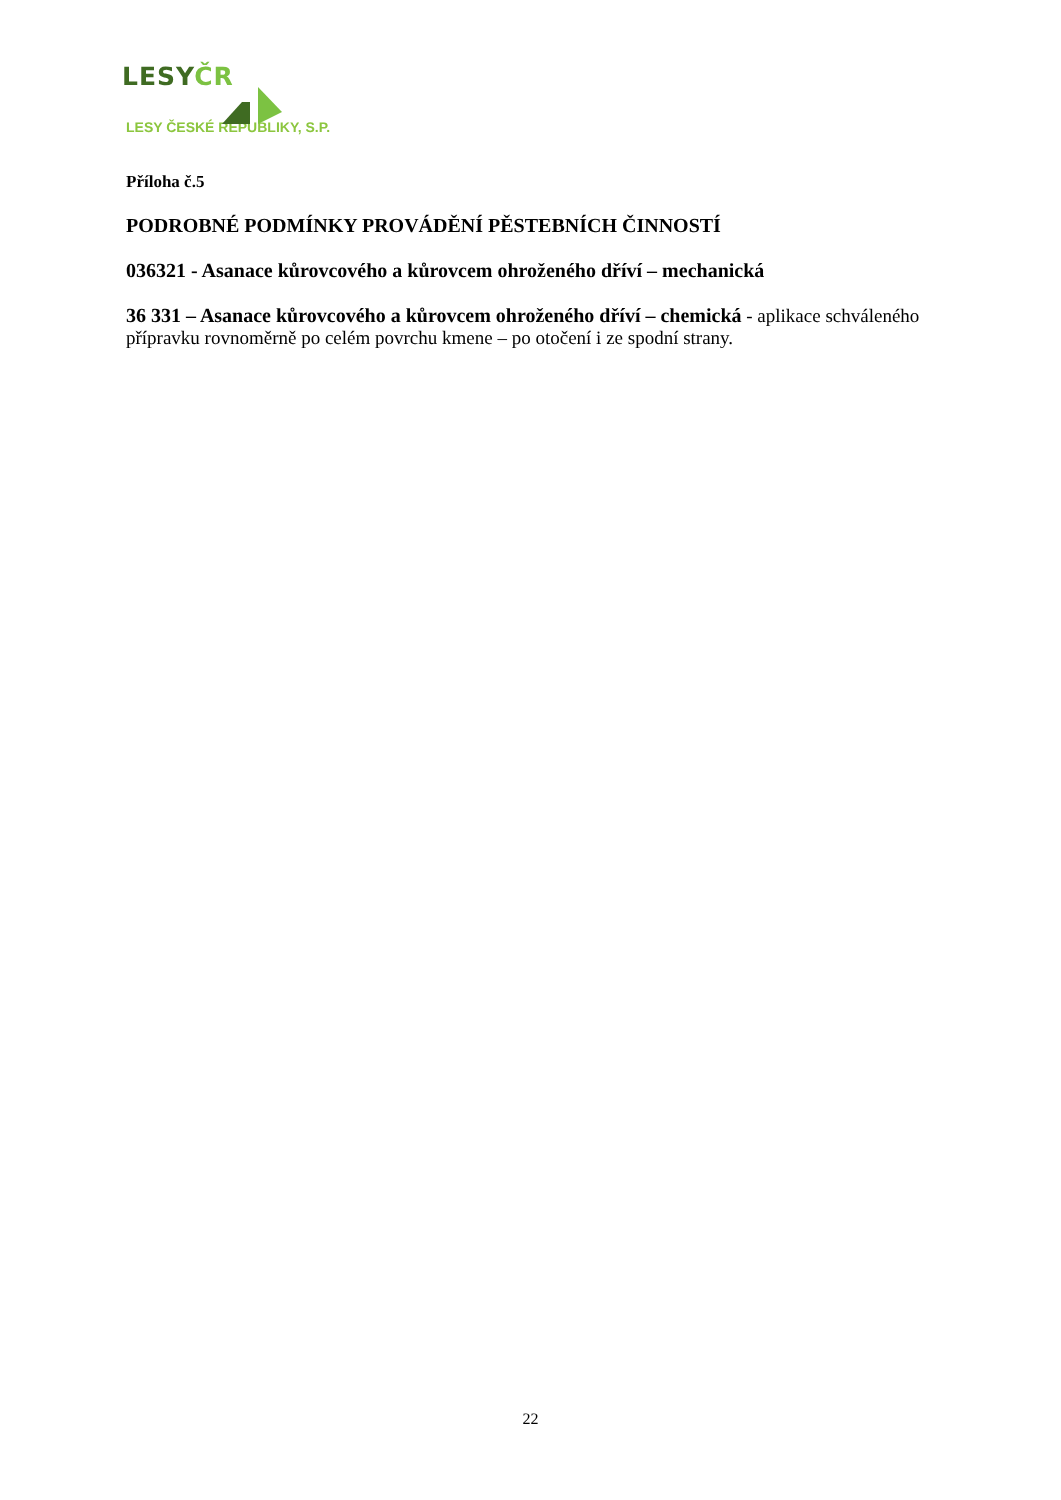LESYČR
LESY ČESKÉ REPUBLIKY, S.P.
Příloha č.5
PODROBNÉ PODMÍNKY PROVÁDĚNÍ PĚSTEBNÍCH ČINNOSTÍ
036321 - Asanace kůrovcového a kůrovcem ohroženého dříví – mechanická
36 331 – Asanace kůrovcového a kůrovcem ohroženého dříví – chemická - aplikace schváleného přípravku rovnoměrně po celém povrchu kmene – po otočení i ze spodní strany.
22